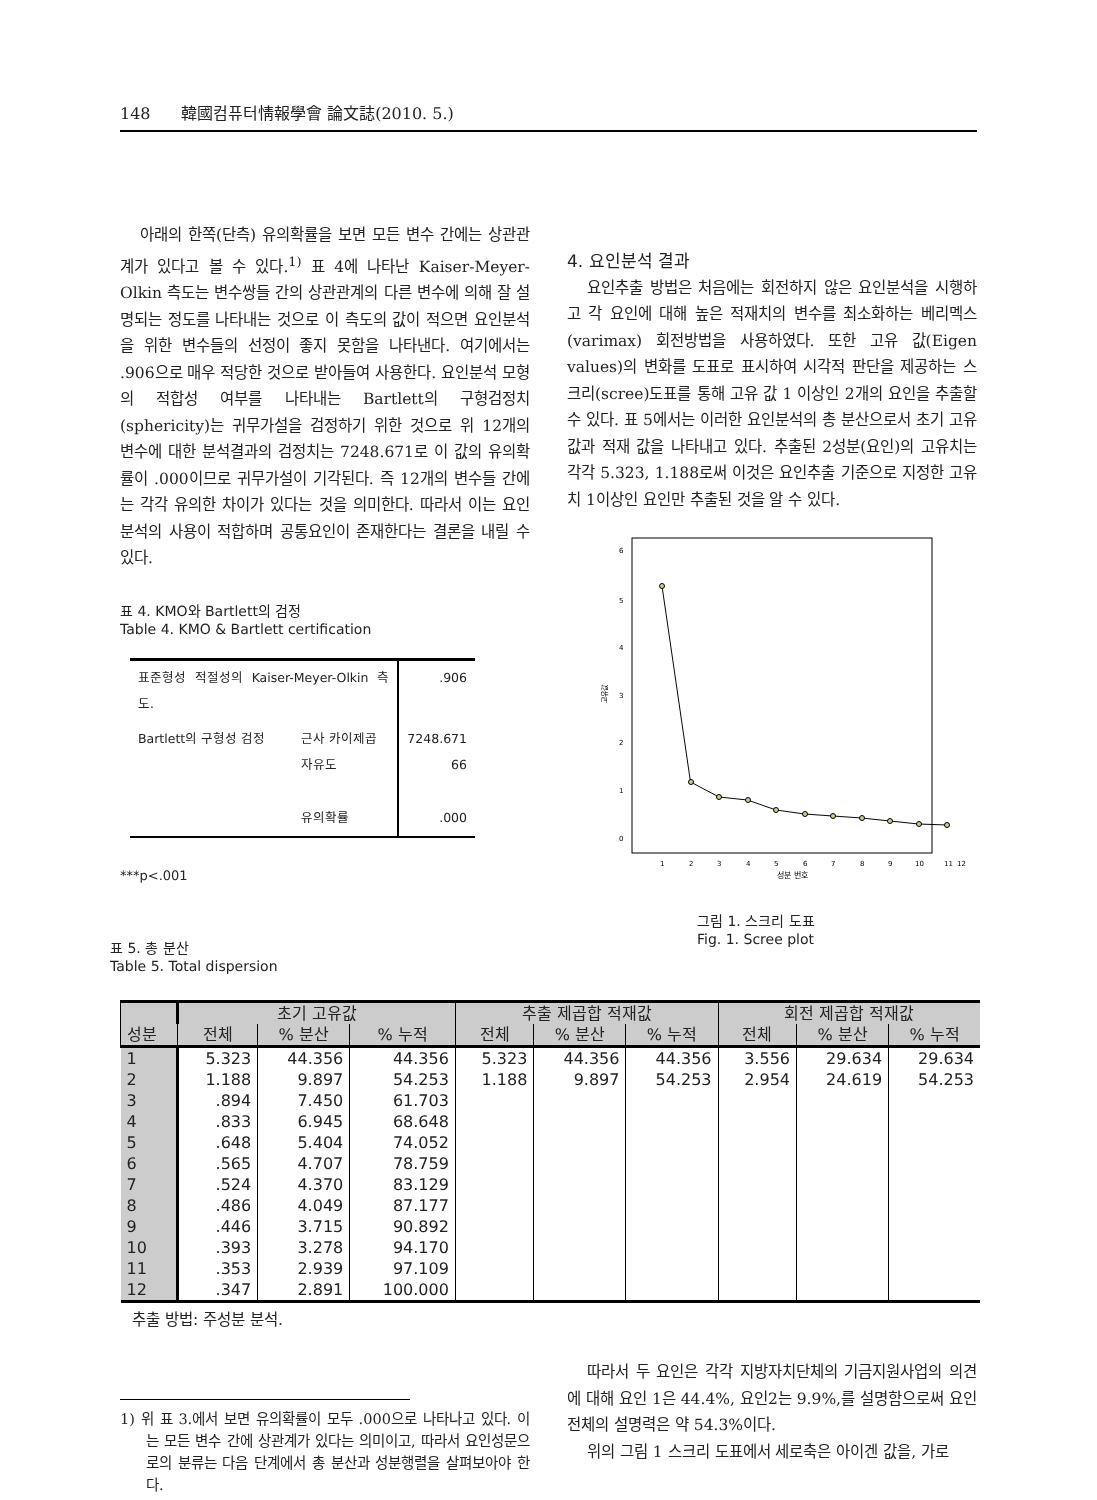148 韓國컴퓨터情報學會 論文誌(2010. 5.)
아래의 한쪽(단측) 유의확률을 보면 모든 변수 간에는 상관관계가 있다고 볼 수 있다.<sup>1)</sup> 표 4에 나타난 Kaiser-Meyer-Olkin 측도는 변수쌍들 간의 상관관계의 다른 변수에 의해 잘 설명되는 정도를 나타내는 것으로 이 측도의 값이 적으면 요인분석을 위한 변수들의 선정이 좋지 못함을 나타낸다. 여기에서는 .906으로 매우 적당한 것으로 받아들여 사용한다. 요인분석 모형의 적합성 여부를 나타내는 Bartlett의 구형검정치(sphericity)는 귀무가설을 검정하기 위한 것으로 위 12개의 변수에 대한 분석결과의 검정치는 7248.671로 이 값의 유의확률이 .000이므로 귀무가설이 기각된다. 즉 12개의 변수들 간에는 각각 유의한 차이가 있다는 것을 의미한다. 따라서 이는 요인분석의 사용이 적합하며 공통요인이 존재한다는 결론을 내릴 수 있다.
표 4. KMO와 Bartlett의 검정
Table 4. KMO & Bartlett certification
| 표준형성 적절성의 Kaiser-Meyer-Olkin 측도. | | .906 |
| Bartlett의 구형성 검정 | 근사 카이제곱 자유도 유의확률 | 7248.671 66 .000 |
***p<.001
표 5. 총 분산
Table 5. Total dispersion
4. 요인분석 결과
요인추출 방법은 처음에는 회전하지 않은 요인분석을 시행하고 각 요인에 대해 높은 적재치의 변수를 최소화하는 베리멕스(varimax) 회전방법을 사용하였다. 또한 고유 값(Eigen values)의 변화를 도표로 표시하여 시각적 판단을 제공하는 스크리(scree)도표를 통해 고유 값 1 이상인 2개의 요인을 추출할 수 있다. 표 5에서는 이러한 요인분석의 총 분산으로서 초기 고유 값과 적재 값을 나타내고 있다. 추출된 2성분(요인)의 고유치는 각각 5.323, 1.188로써 이것은 요인추출 기준으로 지정한 고유치 1이상인 요인만 추출된 것을 알 수 있다.
6
5
4
3
2
1
0
고유값
1
2
3
4
5
6
7
8
9
10
11
12
성분 번호
그림 1. 스크리 도표
Fig. 1. Scree plot
| | 초기 고유값 | | | 추출 제곱합 적재값 | | | 회전 제곱합 적재값 | | |
| --- | --- | --- | --- | --- | --- | --- | --- | --- | --- |
| 성분 | 전체 | % 분산 | % 누적 | 전체 | % 분산 | % 누적 | 전체 | % 분산 | % 누적 |
| 1 | 5.323 | 44.356 | 44.356 | 5.323 | 44.356 | 44.356 | 3.556 | 29.634 | 29.634 |
| 2 | 1.188 | 9.897 | 54.253 | 1.188 | 9.897 | 54.253 | 2.954 | 24.619 | 54.253 |
| 3 | .894 | 7.450 | 61.703 | | | | | | |
| 4 | .833 | 6.945 | 68.648 | | | | | | |
| 5 | .648 | 5.404 | 74.052 | | | | | | |
| 6 | .565 | 4.707 | 78.759 | | | | | | |
| 7 | .524 | 4.370 | 83.129 | | | | | | |
| 8 | .486 | 4.049 | 87.177 | | | | | | |
| 9 | .446 | 3.715 | 90.892 | | | | | | |
| 10 | .393 | 3.278 | 94.170 | | | | | | |
| 11 | .353 | 2.939 | 97.109 | | | | | | |
| 12 | .347 | 2.891 | 100.000 | | | | | | |
추출 방법: 주성분 분석.
1) 위 표 3.에서 보면 유의확률이 모두 .000으로 나타나고 있다. 이는 모든 변수 간에 상관계가 있다는 의미이고, 따라서 요인성문으로의 분류는 다음 단계에서 총 분산과 성분행렬을 살펴보아야 한다.
따라서 두 요인은 각각 지방자치단체의 기금지원사업의 의견에 대해 요인 1은 44.4%, 요인2는 9.9%,를 설명함으로써 요인전체의 설명력은 약 54.3%이다.
위의 그림 1 스크리 도표에서 세로축은 아이겐 값을, 가로